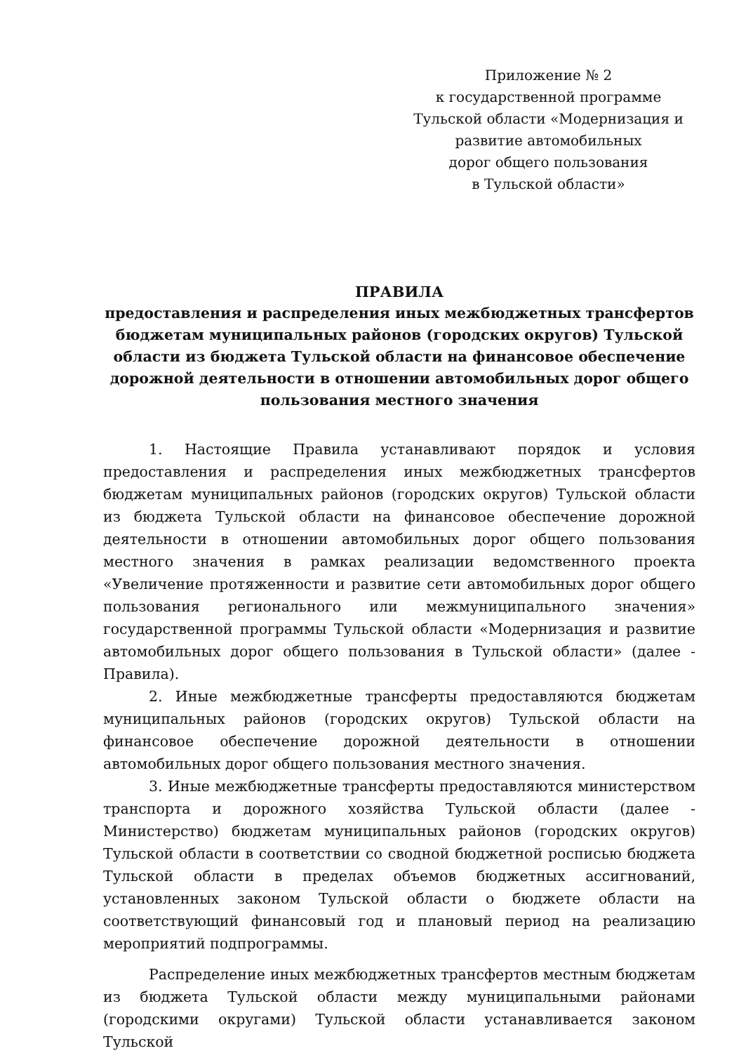Приложение № 2
к государственной программе
Тульской области «Модернизация и
развитие автомобильных
дорог общего пользования
в Тульской области»
ПРАВИЛА
предоставления и распределения иных межбюджетных трансфертов бюджетам муниципальных районов (городских округов) Тульской области из бюджета Тульской области на финансовое обеспечение дорожной деятельности в отношении автомобильных дорог общего пользования местного значения
1. Настоящие Правила устанавливают порядок и условия предоставления и распределения иных межбюджетных трансфертов бюджетам муниципальных районов (городских округов) Тульской области из бюджета Тульской области на финансовое обеспечение дорожной деятельности в отношении автомобильных дорог общего пользования местного значения в рамках реализации ведомственного проекта «Увеличение протяженности и развитие сети автомобильных дорог общего пользования регионального или межмуниципального значения» государственной программы Тульской области «Модернизация и развитие автомобильных дорог общего пользования в Тульской области» (далее - Правила).
2. Иные межбюджетные трансферты предоставляются бюджетам муниципальных районов (городских округов) Тульской области на финансовое обеспечение дорожной деятельности в отношении автомобильных дорог общего пользования местного значения.
3. Иные межбюджетные трансферты предоставляются министерством транспорта и дорожного хозяйства Тульской области (далее - Министерство) бюджетам муниципальных районов (городских округов) Тульской области в соответствии со сводной бюджетной росписью бюджета Тульской области в пределах объемов бюджетных ассигнований, установленных законом Тульской области о бюджете области на соответствующий финансовый год и плановый период на реализацию мероприятий подпрограммы.
Распределение иных межбюджетных трансфертов местным бюджетам из бюджета Тульской области между муниципальными районами (городскими округами) Тульской области устанавливается законом Тульской